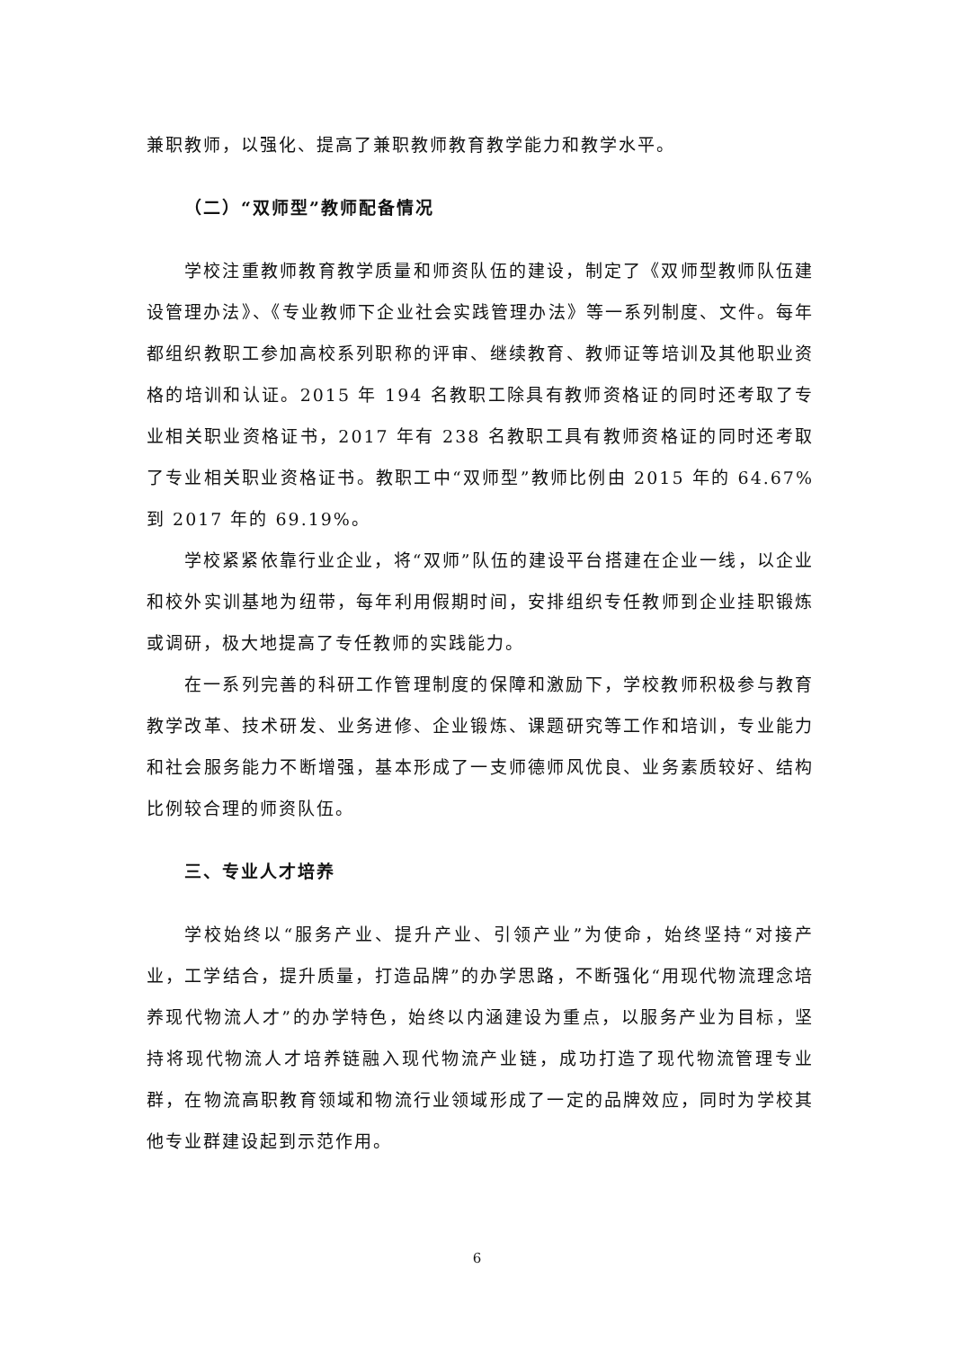兼职教师，以强化、提高了兼职教师教育教学能力和教学水平。
（二）“双师型”教师配备情况
学校注重教师教育教学质量和师资队伍的建设，制定了《双师型教师队伍建设管理办法》、《专业教师下企业社会实践管理办法》等一系列制度、文件。每年都组织教职工参加高校系列职称的评审、继续教育、教师证等培训及其他职业资格的培训和认证。2015 年 194 名教职工除具有教师资格证的同时还考取了专业相关职业资格证书，2017 年有 238 名教职工具有教师资格证的同时还考取了专业相关职业资格证书。教职工中“双师型”教师比例由 2015 年的 64.67%到 2017 年的 69.19%。
学校紧紧依靠行业企业，将“双师”队伍的建设平台搭建在企业一线，以企业和校外实训基地为纽带，每年利用假期时间，安排组织专任教师到企业挂职锻炼或调研，极大地提高了专任教师的实践能力。
在一系列完善的科研工作管理制度的保障和激励下，学校教师积极参与教育教学改革、技术研发、业务进修、企业锻炼、课题研究等工作和培训，专业能力和社会服务能力不断增强，基本形成了一支师德师风优良、业务素质较好、结构比例较合理的师资队伍。
三、专业人才培养
学校始终以“服务产业、提升产业、引领产业”为使命，始终坚持“对接产业，工学结合，提升质量，打造品牌”的办学思路，不断强化“用现代物流理念培养现代物流人才”的办学特色，始终以内涵建设为重点，以服务产业为目标，坚持将现代物流人才培养链融入现代物流产业链，成功打造了现代物流管理专业群，在物流高职教育领域和物流行业领域形成了一定的品牌效应，同时为学校其他专业群建设起到示范作用。
6